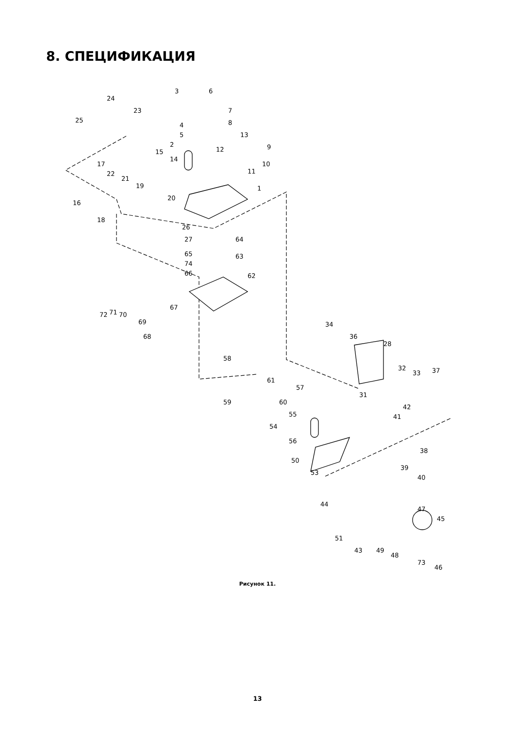8. СПЕЦИФИКАЦИЯ
6
3
7
24
23
25
4 8
5 13
9 2
12 15
14
10
11
17
22
21
19 1
16
20
18
26
27 64
65 63
74
66 62
67
72 71 70
69
68
34
36
28
58
32
33 37
61
60 59
31
57
42
41 55
54
56
38
50
39
53
40
44
47
45
51
43 49
48
73
46
Рисунок 11.
13